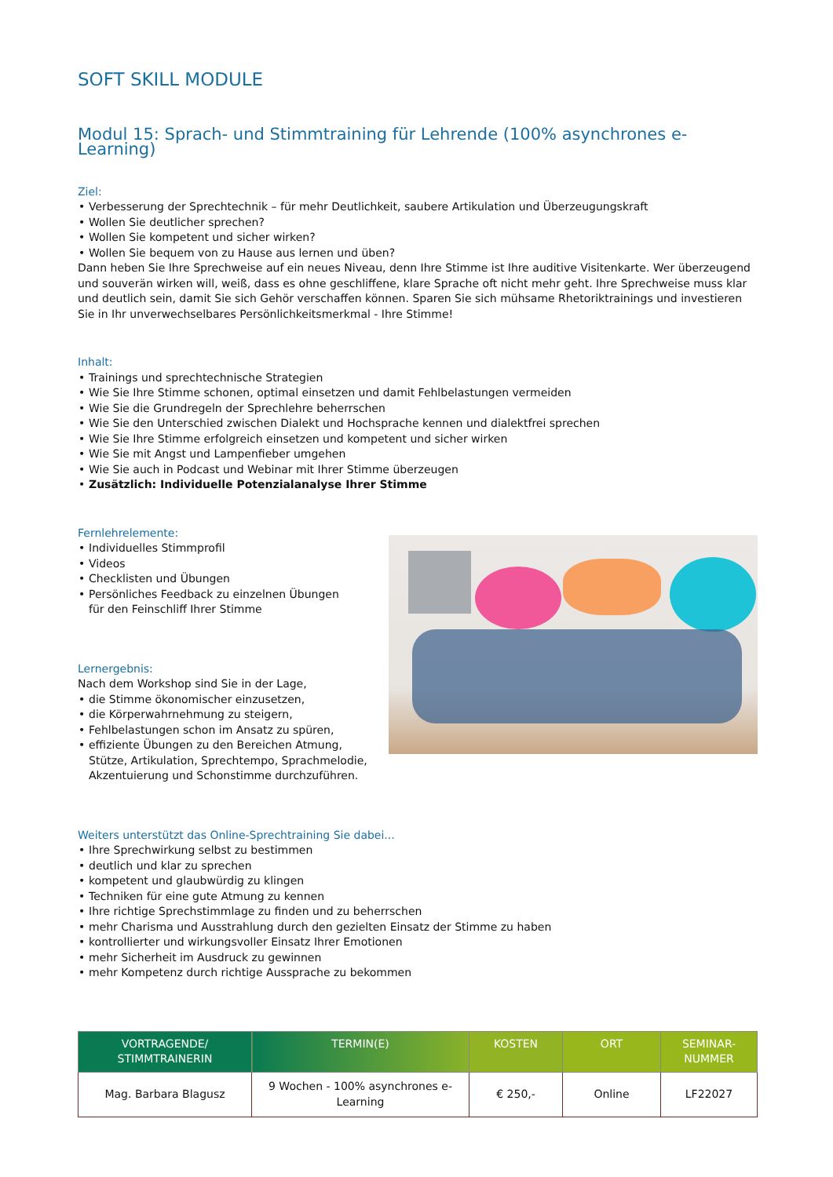SOFT SKILL MODULE
Modul 15: Sprach- und Stimmtraining für Lehrende (100% asynchrones e-Learning)
Ziel:
• Verbesserung der Sprechtechnik – für mehr Deutlichkeit, saubere Artikulation und Überzeugungskraft
• Wollen Sie deutlicher sprechen?
• Wollen Sie kompetent und sicher wirken?
• Wollen Sie bequem von zu Hause aus lernen und üben?
Dann heben Sie Ihre Sprechweise auf ein neues Niveau, denn Ihre Stimme ist Ihre auditive Visitenkarte. Wer überzeugend und souverän wirken will, weiß, dass es ohne geschliffene, klare Sprache oft nicht mehr geht. Ihre Sprechweise muss klar und deutlich sein, damit Sie sich Gehör verschaffen können. Sparen Sie sich mühsame Rhetoriktrainings und investieren Sie in Ihr unverwechselbares Persönlichkeitsmerkmal - Ihre Stimme!
Inhalt:
• Trainings und sprechtechnische Strategien
• Wie Sie Ihre Stimme schonen, optimal einsetzen und damit Fehlbelastungen vermeiden
• Wie Sie die Grundregeln der Sprechlehre beherrschen
• Wie Sie den Unterschied zwischen Dialekt und Hochsprache kennen und dialektfrei sprechen
• Wie Sie Ihre Stimme erfolgreich einsetzen und kompetent und sicher wirken
• Wie Sie mit Angst und Lampenfieber umgehen
• Wie Sie auch in Podcast und Webinar mit Ihrer Stimme überzeugen
• Zusätzlich: Individuelle Potenzialanalyse Ihrer Stimme
Fernlehrelemente:
• Individuelles Stimmprofil
• Videos
• Checklisten und Übungen
• Persönliches Feedback zu einzelnen Übungen
für den Feinschliff Ihrer Stimme
Lernergebnis:
Nach dem Workshop sind Sie in der Lage,
• die Stimme ökonomischer einzusetzen,
• die Körperwahrnehmung zu steigern,
• Fehlbelastungen schon im Ansatz zu spüren,
• effiziente Übungen zu den Bereichen Atmung,
Stütze, Artikulation, Sprechtempo, Sprachmelodie,
Akzentuierung und Schonstimme durchzuführen.
Weiters unterstützt das Online-Sprechtraining Sie dabei...
• Ihre Sprechwirkung selbst zu bestimmen
• deutlich und klar zu sprechen
• kompetent und glaubwürdig zu klingen
• Techniken für eine gute Atmung zu kennen
• Ihre richtige Sprechstimmlage zu finden und zu beherrschen
• mehr Charisma und Ausstrahlung durch den gezielten Einsatz der Stimme zu haben
• kontrollierter und wirkungsvoller Einsatz Ihrer Emotionen
• mehr Sicherheit im Ausdruck zu gewinnen
• mehr Kompetenz durch richtige Aussprache zu bekommen
| VORTRAGENDE/ STIMMTRAINERIN | TERMIN(E) | KOSTEN | ORT | SEMINAR- NUMMER |
| --- | --- | --- | --- | --- |
| Mag. Barbara Blagusz | 9 Wochen - 100% asynchrones e-Learning | € 250,- | Online | LF22027 |